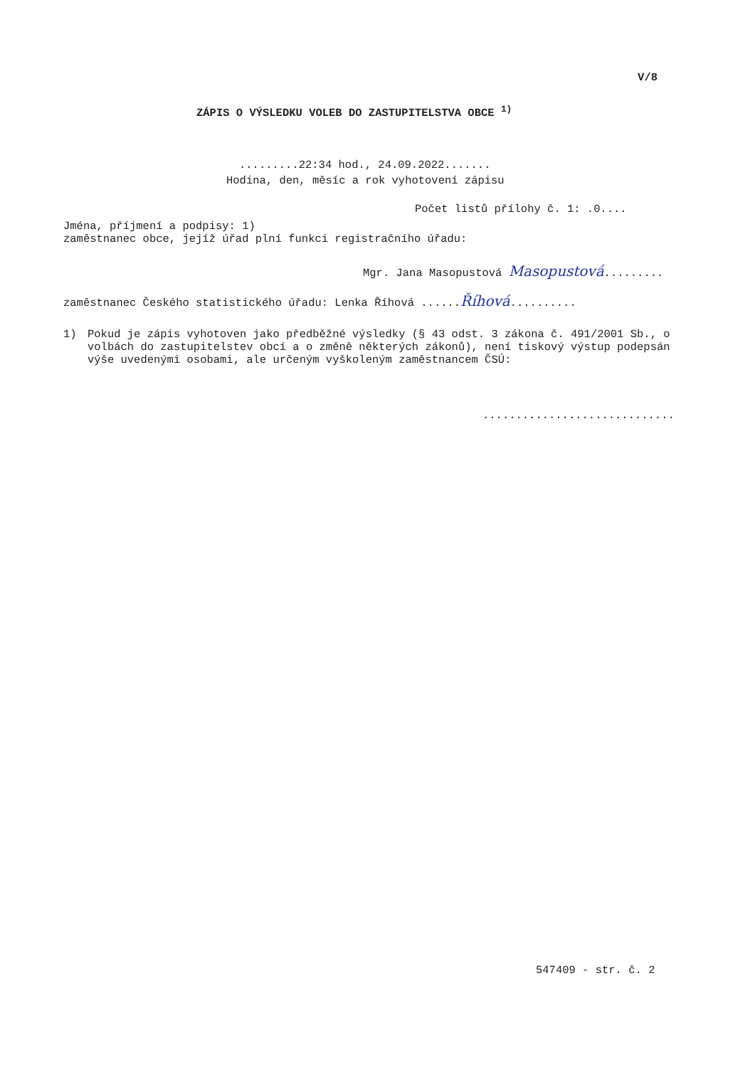V/8
ZÁPIS O VÝSLEDKU VOLEB DO ZASTUPITELSTVA OBCE <sup>1)</sup>
.........22:34 hod., 24.09.2022.......
Hodina, den, měsíc a rok vyhotovení zápisu
Počet listů přílohy č. 1: .0....
Jména, příjmení a podpisy: 1)
zaměstnanec obce, jejíž úřad plní funkci registračního úřadu:
Mgr. Jana Masopustová Masopustová.........
zaměstnanec Českého statistického úřadu: Lenka Říhová ......Říhová..........
1) Pokud je zápis vyhotoven jako předběžné výsledky (§ 43 odst. 3 zákona č. 491/2001 Sb., o volbách do zastupitelstev obcí a o změně některých zákonů), není tiskový výstup podepsán výše uvedenými osobami, ale určeným vyškoleným zaměstnancem ČSÚ:
.............................
547409 - str. č. 2